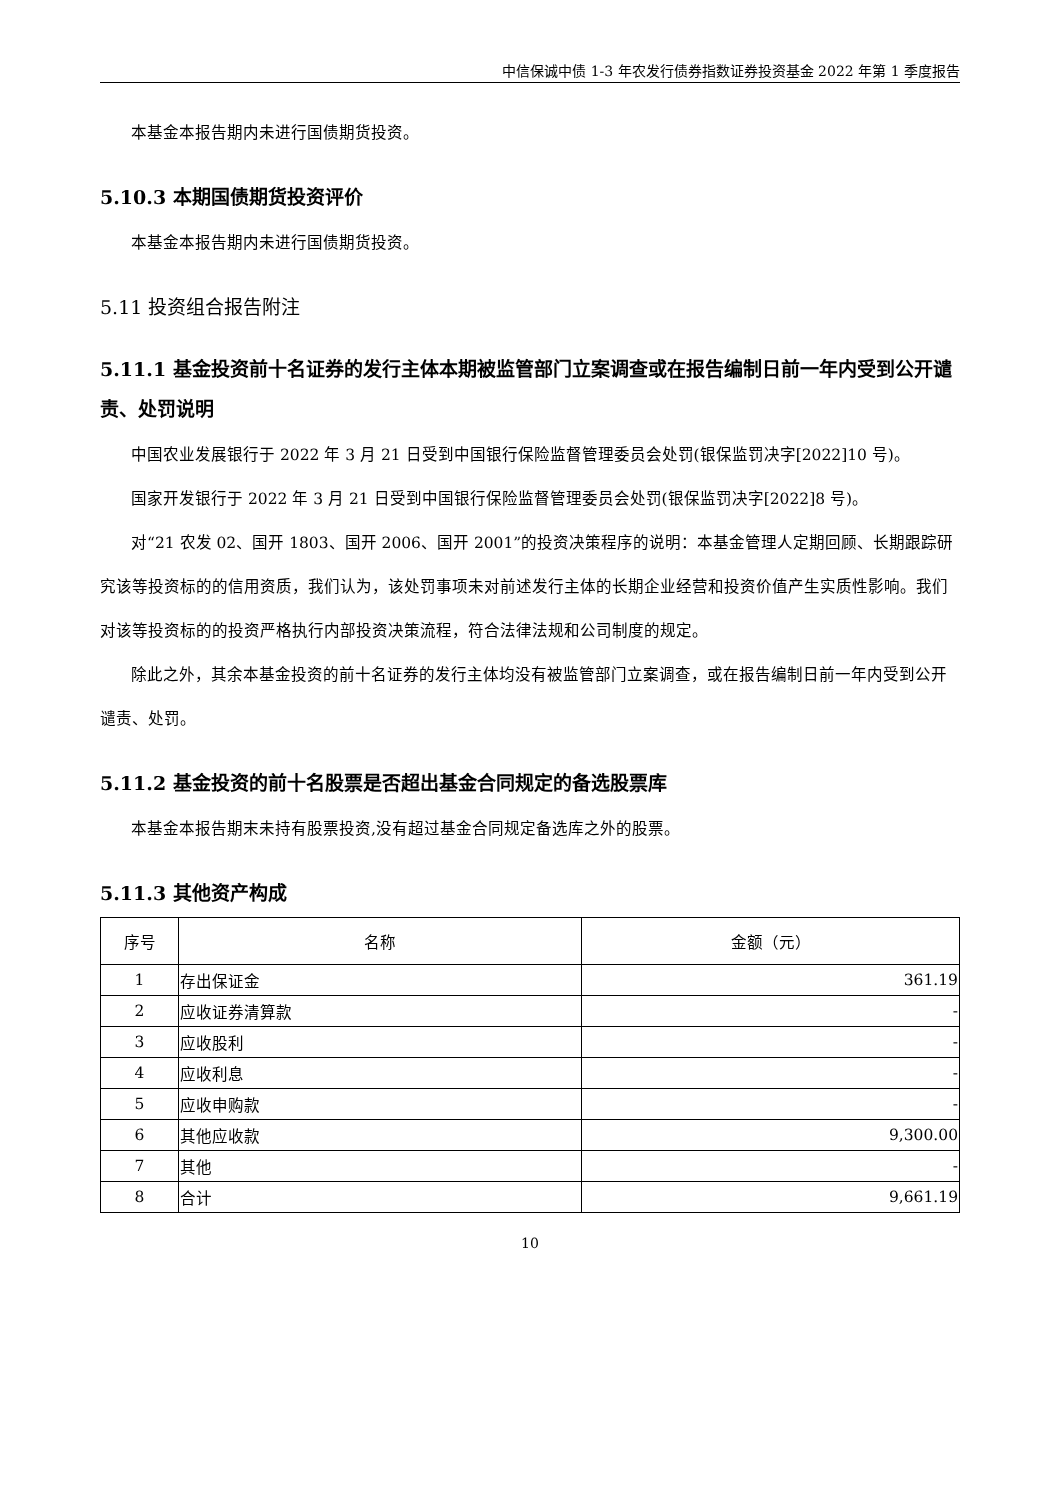中信保诚中债 1-3 年农发行债券指数证券投资基金 2022 年第 1 季度报告
本基金本报告期内未进行国债期货投资。
5.10.3 本期国债期货投资评价
本基金本报告期内未进行国债期货投资。
5.11 投资组合报告附注
5.11.1 基金投资前十名证券的发行主体本期被监管部门立案调查或在报告编制日前一年内受到公开谴责、处罚说明
中国农业发展银行于 2022 年 3 月 21 日受到中国银行保险监督管理委员会处罚(银保监罚决字[2022]10 号)。
国家开发银行于 2022 年 3 月 21 日受到中国银行保险监督管理委员会处罚(银保监罚决字[2022]8 号)。
对“21 农发 02、国开 1803、国开 2006、国开 2001”的投资决策程序的说明：本基金管理人定期回顾、长期跟踪研究该等投资标的的信用资质，我们认为，该处罚事项未对前述发行主体的长期企业经营和投资价值产生实质性影响。我们对该等投资标的的投资严格执行内部投资决策流程，符合法律法规和公司制度的规定。
除此之外，其余本基金投资的前十名证券的发行主体均没有被监管部门立案调查，或在报告编制日前一年内受到公开谴责、处罚。
5.11.2 基金投资的前十名股票是否超出基金合同规定的备选股票库
本基金本报告期末未持有股票投资,没有超过基金合同规定备选库之外的股票。
5.11.3 其他资产构成
| 序号 | 名称 | 金额（元） |
| --- | --- | --- |
| 1 | 存出保证金 | 361.19 |
| 2 | 应收证券清算款 | - |
| 3 | 应收股利 | - |
| 4 | 应收利息 | - |
| 5 | 应收申购款 | - |
| 6 | 其他应收款 | 9,300.00 |
| 7 | 其他 | - |
| 8 | 合计 | 9,661.19 |
10